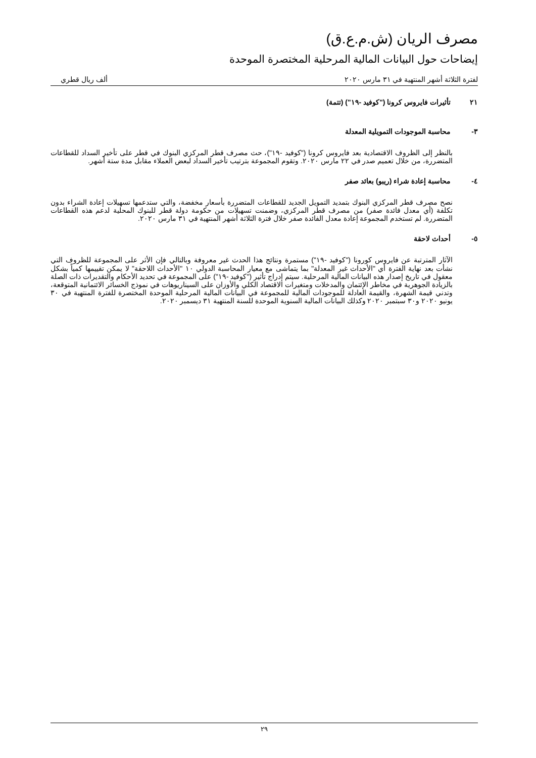مصرف الريان (ش.م.ع.ق)
إيضاحات حول البيانات المالية المرحلية المختصرة الموحدة
لفترة الثلاثة أشهر المنتهية في ٣١ مارس ٢٠٢٠ ألف ريال قطري
٢١ تأثيرات فايروس كرونا ("كوفيد -١٩") (تتمة)
٣- محاسبة الموجودات التمويلية المعدلة
بالنظر إلى الظروف الاقتصادية بعد فايروس كرونا ("كوفيد -١٩")، حث مصرف قطر المركزي البنوك في قطر على تأخير السداد للقطاعات المتضررة، من خلال تعميم صدر في ٢٢ مارس ٢٠٢٠. وتقوم المجموعة بترتيب تأخير السداد لبعض العملاء مقابل مدة ستة أشهر.
٤- محاسبة إعادة شراء (ريبو) بعائد صفر
نصح مصرف قطر المركزي البنوك بتمديد التمويل الجديد للقطاعات المتضررة بأسعار مخفضة، والتي ستدعمها تسهيلات إعادة الشراء بدون تكلفة (أي معدل فائدة صفر) من مصرف قطر المركزي، وضمنت تسهيلات من حكومة دولة قطر للبنوك المحلية لدعم هذه القطاعات المتضررة. لم تستخدم المجموعة إعادة معدل الفائدة صفر خلال فترة الثلاثة أشهر المنتهية في ٣١ مارس ٢٠٢٠.
٥- أحداث لاحقة
الآثار المترتبة عن فايروس كورونا ("كوفيد -١٩") مستمرة ونتائج هذا الحدث غير معروفة وبالتالي فإن الأثر على المجموعة للظروف التي نشأت بعد نهاية الفترة أي "الأحداث غير المعدلة" بما يتماشى مع معيار المحاسبة الدولي ١٠ "الأحداث اللاحقة" لا يمكن تقييمها كمياً بشكل معقول في تاريخ إصدار هذه البيانات المالية المرحلية. سيتم إدراج تأثير ("كوفيد -١٩") على المجموعة في تحديد الأحكام والتقديرات ذات الصلة بالزيادة الجوهرية في مخاطر الإئتمان والمدخلات ومتغيرات الاقتصاد الكلي والأوزان على السيناريوهات في نموذج الخسائر الائتمانية المتوقعة، وتدني قيمة الشهرة، والقيمة العادلة للموجودات المالية للمجموعة في البيانات المالية المرحلية الموحدة المختصرة للفترة المنتهية في ٣٠ يونيو ٢٠٢٠ و٣٠ سبتمبر ٢٠٢٠ وكذلك البيانات المالية السنوية الموحدة للسنة المنتهية ٣١ ديسمبر ٢٠٢٠.
٢٩